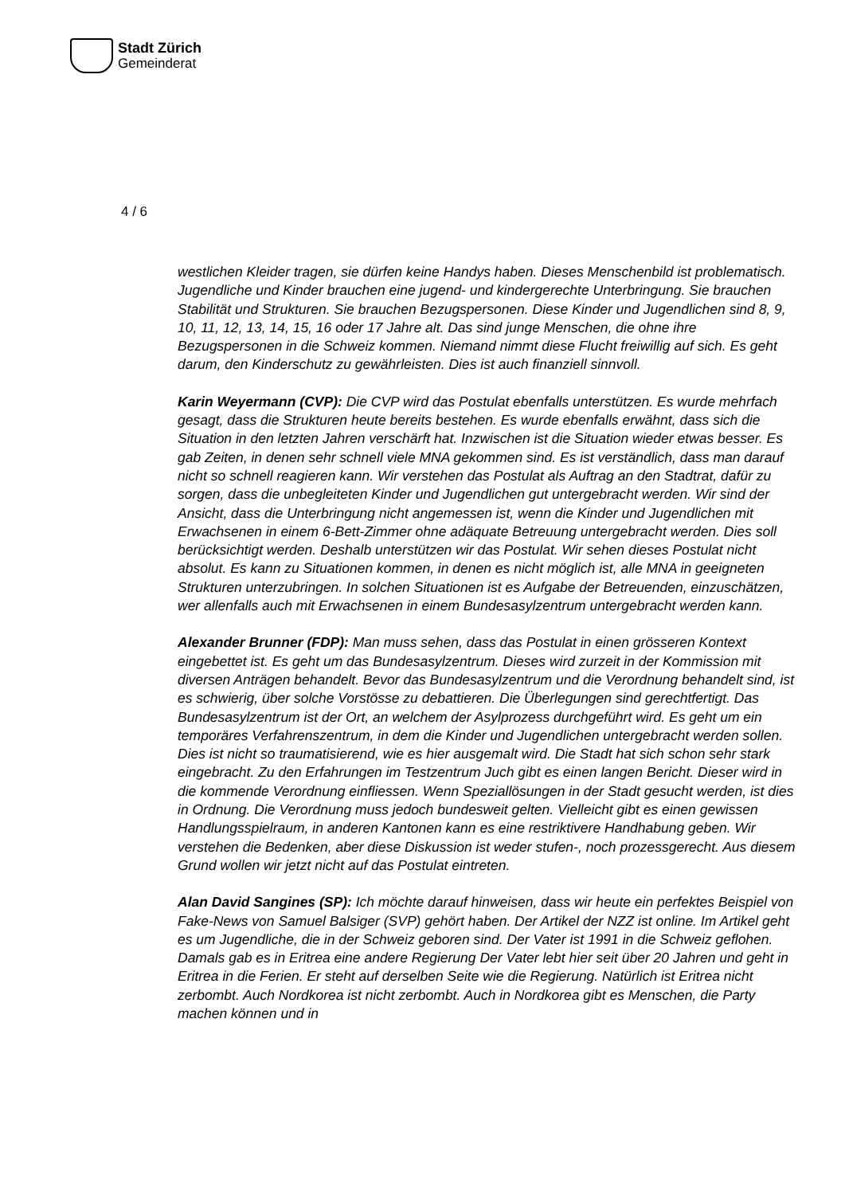Stadt Zürich
Gemeinderat
4 / 6
westlichen Kleider tragen, sie dürfen keine Handys haben. Dieses Menschenbild ist problematisch. Jugendliche und Kinder brauchen eine jugend- und kindergerechte Unterbringung. Sie brauchen Stabilität und Strukturen. Sie brauchen Bezugspersonen. Diese Kinder und Jugendlichen sind 8, 9, 10, 11, 12, 13, 14, 15, 16 oder 17 Jahre alt. Das sind junge Menschen, die ohne ihre Bezugspersonen in die Schweiz kommen. Niemand nimmt diese Flucht freiwillig auf sich. Es geht darum, den Kinderschutz zu gewährleisten. Dies ist auch finanziell sinnvoll.
Karin Weyermann (CVP): Die CVP wird das Postulat ebenfalls unterstützen. Es wurde mehrfach gesagt, dass die Strukturen heute bereits bestehen. Es wurde ebenfalls erwähnt, dass sich die Situation in den letzten Jahren verschärft hat. Inzwischen ist die Situation wieder etwas besser. Es gab Zeiten, in denen sehr schnell viele MNA gekommen sind. Es ist verständlich, dass man darauf nicht so schnell reagieren kann. Wir verstehen das Postulat als Auftrag an den Stadtrat, dafür zu sorgen, dass die unbegleiteten Kinder und Jugendlichen gut untergebracht werden. Wir sind der Ansicht, dass die Unterbringung nicht angemessen ist, wenn die Kinder und Jugendlichen mit Erwachsenen in einem 6-Bett-Zimmer ohne adäquate Betreuung untergebracht werden. Dies soll berücksichtigt werden. Deshalb unterstützen wir das Postulat. Wir sehen dieses Postulat nicht absolut. Es kann zu Situationen kommen, in denen es nicht möglich ist, alle MNA in geeigneten Strukturen unterzubringen. In solchen Situationen ist es Aufgabe der Betreuenden, einzuschätzen, wer allenfalls auch mit Erwachsenen in einem Bundesasylzentrum untergebracht werden kann.
Alexander Brunner (FDP): Man muss sehen, dass das Postulat in einen grösseren Kontext eingebettet ist. Es geht um das Bundesasylzentrum. Dieses wird zurzeit in der Kommission mit diversen Anträgen behandelt. Bevor das Bundesasylzentrum und die Verordnung behandelt sind, ist es schwierig, über solche Vorstösse zu debattieren. Die Überlegungen sind gerechtfertigt. Das Bundesasylzentrum ist der Ort, an welchem der Asylprozess durchgeführt wird. Es geht um ein temporäres Verfahrenszentrum, in dem die Kinder und Jugendlichen untergebracht werden sollen. Dies ist nicht so traumatisierend, wie es hier ausgemalt wird. Die Stadt hat sich schon sehr stark eingebracht. Zu den Erfahrungen im Testzentrum Juch gibt es einen langen Bericht. Dieser wird in die kommende Verordnung einfliessen. Wenn Speziallösungen in der Stadt gesucht werden, ist dies in Ordnung. Die Verordnung muss jedoch bundesweit gelten. Vielleicht gibt es einen gewissen Handlungsspielraum, in anderen Kantonen kann es eine restriktivere Handhabung geben. Wir verstehen die Bedenken, aber diese Diskussion ist weder stufen-, noch prozessgerecht. Aus diesem Grund wollen wir jetzt nicht auf das Postulat eintreten.
Alan David Sangines (SP): Ich möchte darauf hinweisen, dass wir heute ein perfektes Beispiel von Fake-News von Samuel Balsiger (SVP) gehört haben. Der Artikel der NZZ ist online. Im Artikel geht es um Jugendliche, die in der Schweiz geboren sind. Der Vater ist 1991 in die Schweiz geflohen. Damals gab es in Eritrea eine andere Regierung Der Vater lebt hier seit über 20 Jahren und geht in Eritrea in die Ferien. Er steht auf derselben Seite wie die Regierung. Natürlich ist Eritrea nicht zerbombt. Auch Nordkorea ist nicht zerbombt. Auch in Nordkorea gibt es Menschen, die Party machen können und in